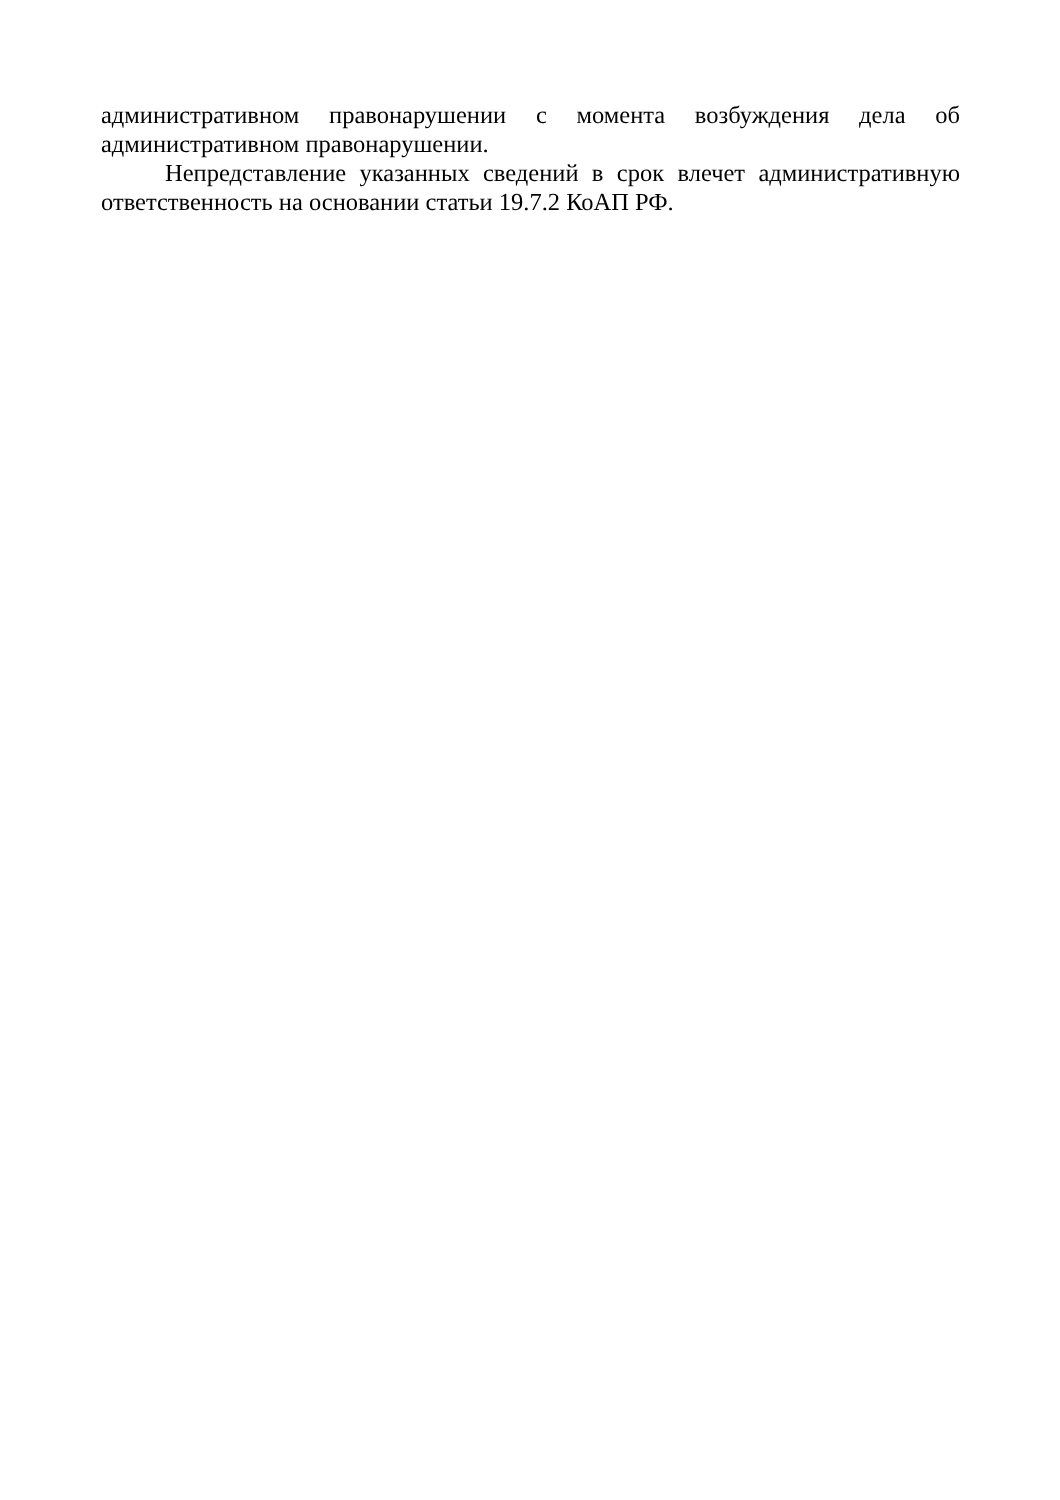административном правонарушении с момента возбуждения дела об административном правонарушении.
Непредставление указанных сведений в срок влечет административную ответственность на основании статьи 19.7.2 КоАП РФ.